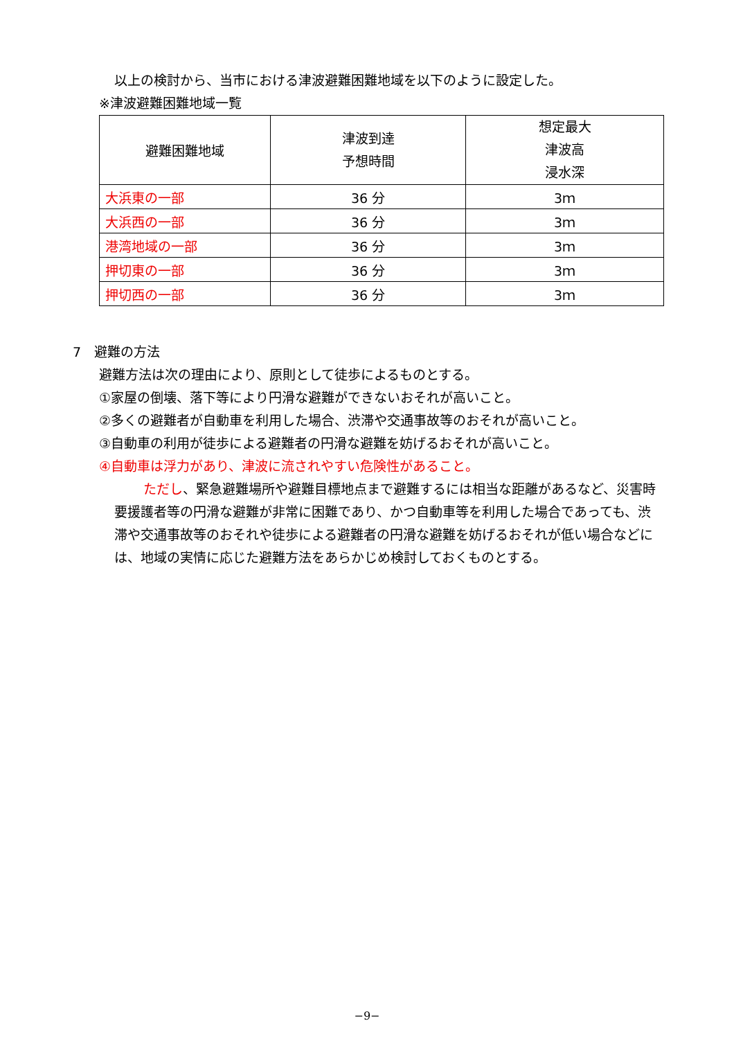以上の検討から、当市における津波避難困難地域を以下のように設定した。
※津波避難困難地域一覧
| 避難困難地域 | 津波到達 予想時間 | 想定最大 津波高 浸水深 |
| 大浜東の一部 | 36 分 | 3ｍ |
| 大浜西の一部 | 36 分 | 3ｍ |
| 港湾地域の一部 | 36 分 | 3ｍ |
| 押切東の一部 | 36 分 | 3ｍ |
| 押切西の一部 | 36 分 | 3ｍ |
7　避難の方法
避難方法は次の理由により、原則として徒歩によるものとする。
①家屋の倒壊、落下等により円滑な避難ができないおそれが高いこと。
②多くの避難者が自動車を利用した場合、渋滞や交通事故等のおそれが高いこと。
③自動車の利用が徒歩による避難者の円滑な避難を妨げるおそれが高いこと。
④自動車は浮力があり、津波に流されやすい危険性があること。
ただし、緊急避難場所や避難目標地点まで避難するには相当な距離があるなど、災害時要援護者等の円滑な避難が非常に困難であり、かつ自動車等を利用した場合であっても、渋滞や交通事故等のおそれや徒歩による避難者の円滑な避難を妨げるおそれが低い場合などには、地域の実情に応じた避難方法をあらかじめ検討しておくものとする。
−9−